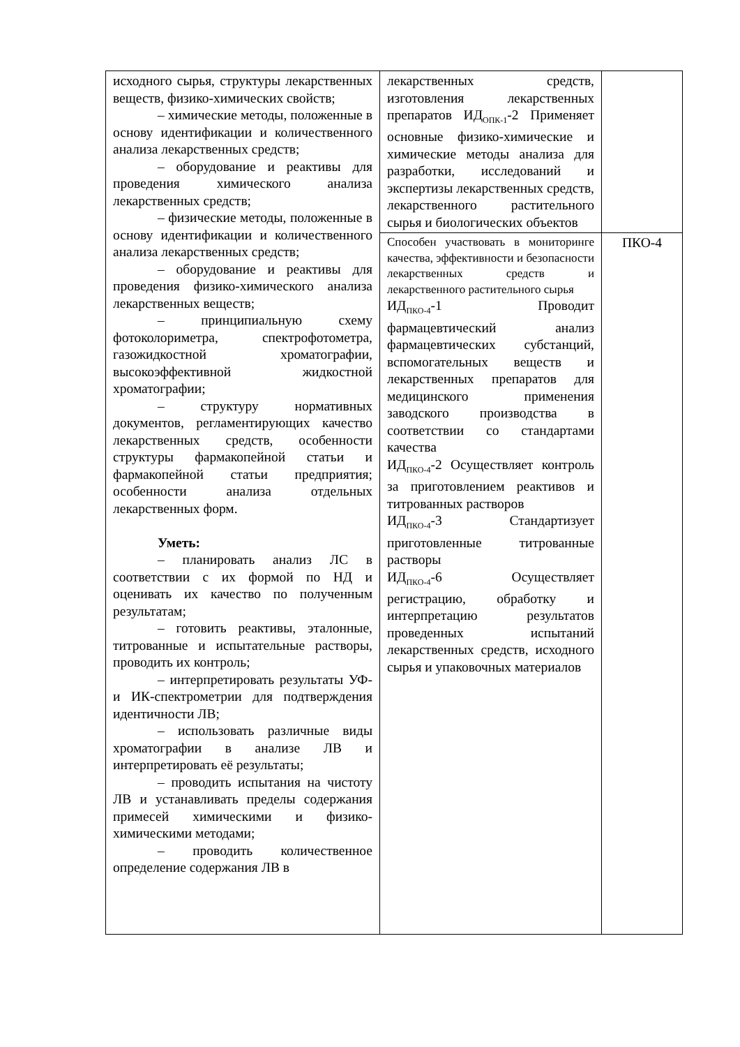| исходного сырья, структуры лекарственных веществ, физико-химических свойств; – химические методы, положенные в основу идентификации и количественного анализа лекарственных средств; – оборудование и реактивы для проведения химического анализа лекарственных средств; – физические методы, положенные в основу идентификации и количественного анализа лекарственных средств; – оборудование и реактивы для проведения физико-химического анализа лекарственных веществ; – принципиальную схему фотоколориметра, спектрофотометра, газожидкостной хроматографии, высокоэффективной жидкостной хроматографии; – структуру нормативных документов, регламентирующих качество лекарственных средств, особенности структуры фармакопейной статьи и фармакопейной статьи предприятия; особенности анализа отдельных лекарственных форм. Уметь: – планировать анализ ЛС в соответствии с их формой по НД и оценивать их качество по полученным результатам; – готовить реактивы, эталонные, титрованные и испытательные растворы, проводить их контроль; – интерпретировать результаты УФ- и ИК-спектрометрии для подтверждения идентичности ЛВ; – использовать различные виды хроматографии в анализе ЛВ и интерпретировать её результаты; – проводить испытания на чистоту ЛВ и устанавливать пределы содержания примесей химическими и физико-химическими методами; – проводить количественное определение содержания ЛВ в | лекарственных средств, изготовления лекарственных препаратов ИД<sub>ОПК-1</sub>-2 Применяет основные физико-химические и химические методы анализа для разработки, исследований и экспертизы лекарственных средств, лекарственного растительного сырья и биологических объектов | |
| | Способен участвовать в мониторинге качества, эффективности и безопасности лекарственных средств и лекарственного растительного сырья ИД<sub>ПКО-4</sub>-1 Проводит фармацевтический анализ фармацевтических субстанций, вспомогательных веществ и лекарственных препаратов для медицинского применения заводского производства в соответствии со стандартами качества ИД<sub>ПКО-4</sub>-2 Осуществляет контроль за приготовлением реактивов и титрованных растворов ИД<sub>ПКО-4</sub>-3 Стандартизует приготовленные титрованные растворы ИД<sub>ПКО-4</sub>-6 Осуществляет регистрацию, обработку и интерпретацию результатов проведенных испытаний лекарственных средств, исходного сырья и упаковочных материалов | ПКО-4 |